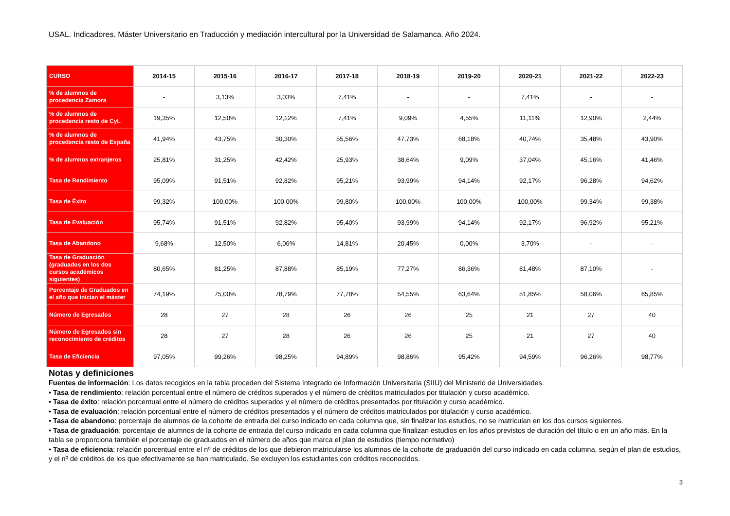USAL. Indicadores. Máster Universitario en Traducción y mediación intercultural por la Universidad de Salamanca. Año 2024.
| CURSO | 2014-15 | 2015-16 | 2016-17 | 2017-18 | 2018-19 | 2019-20 | 2020-21 | 2021-22 | 2022-23 |
| --- | --- | --- | --- | --- | --- | --- | --- | --- | --- |
| % de alumnos de procedencia Zamora | - | 3,13% | 3,03% | 7,41% | - | - | 7,41% | - | - |
| % de alumnos de procedencia resto de CyL | 19,35% | 12,50% | 12,12% | 7,41% | 9,09% | 4,55% | 11,11% | 12,90% | 2,44% |
| % de alumnos de procedencia resto de España | 41,94% | 43,75% | 30,30% | 55,56% | 47,73% | 68,18% | 40,74% | 35,48% | 43,90% |
| % de alumnos extranjeros | 25,81% | 31,25% | 42,42% | 25,93% | 38,64% | 9,09% | 37,04% | 45,16% | 41,46% |
| Tasa de Rendimiento | 95,09% | 91,51% | 92,82% | 95,21% | 93,99% | 94,14% | 92,17% | 96,28% | 94,62% |
| Tasa de Éxito | 99,32% | 100,00% | 100,00% | 99,80% | 100,00% | 100,00% | 100,00% | 99,34% | 99,38% |
| Tasa de Evaluación | 95,74% | 91,51% | 92,82% | 95,40% | 93,99% | 94,14% | 92,17% | 96,92% | 95,21% |
| Tasa de Abandono | 9,68% | 12,50% | 6,06% | 14,81% | 20,45% | 0,00% | 3,70% | - | - |
| Tasa de Graduación (graduados en los dos cursos académicos siguientes) | 80,65% | 81,25% | 87,88% | 85,19% | 77,27% | 86,36% | 81,48% | 87,10% | - |
| Porcentaje de Graduados en el año que inician el máster | 74,19% | 75,00% | 78,79% | 77,78% | 54,55% | 63,64% | 51,85% | 58,06% | 65,85% |
| Número de Egresados | 28 | 27 | 28 | 26 | 26 | 25 | 21 | 27 | 40 |
| Número de Egresados sin reconocimiento de créditos | 28 | 27 | 28 | 26 | 26 | 25 | 21 | 27 | 40 |
| Tasa de Eficiencia | 97,05% | 99,26% | 98,25% | 94,89% | 98,86% | 95,42% | 94,59% | 96,26% | 98,77% |
Notas y definiciones
Fuentes de información: Los datos recogidos en la tabla proceden del Sistema Integrado de Información Universitaria (SIIU) del Ministerio de Universidades.
• Tasa de rendimiento: relación porcentual entre el número de créditos superados y el número de créditos matriculados por titulación y curso académico.
• Tasa de éxito: relación porcentual entre el número de créditos superados y el número de créditos presentados por titulación y curso académico.
• Tasa de evaluación: relación porcentual entre el número de créditos presentados y el número de créditos matriculados por titulación y curso académico.
• Tasa de abandono: porcentaje de alumnos de la cohorte de entrada del curso indicado en cada columna que, sin finalizar los estudios, no se matriculan en los dos cursos siguientes.
• Tasa de graduación: porcentaje de alumnos de la cohorte de entrada del curso indicado en cada columna que finalizan estudios en los años previstos de duración del título o en un año más. En la tabla se proporciona también el porcentaje de graduados en el número de años que marca el plan de estudios (tiempo normativo)
• Tasa de eficiencia: relación porcentual entre el nº de créditos de los que debieron matricularse los alumnos de la cohorte de graduación del curso indicado en cada columna, según el plan de estudios, y el nº de créditos de los que efectivamente se han matriculado. Se excluyen los estudiantes con créditos reconocidos.
3